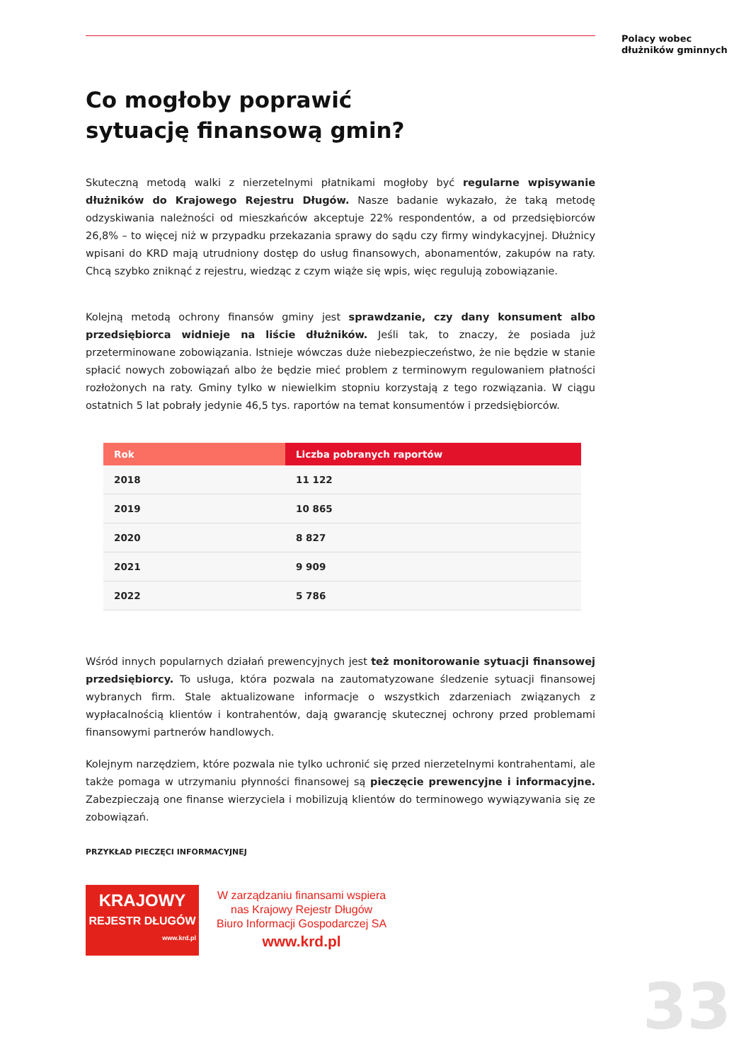Polacy wobec
dłużników gminnych
Co mogłoby poprawić
sytuację finansową gmin?
Skuteczną metodą walki z nierzetelnymi płatnikami mogłoby być regularne wpisywanie dłużników do Krajowego Rejestru Długów. Nasze badanie wykazało, że taką metodę odzyskiwania należności od mieszkańców akceptuje 22% respondentów, a od przedsiębiorców 26,8% – to więcej niż w przypadku przekazania sprawy do sądu czy firmy windykacyjnej. Dłużnicy wpisani do KRD mają utrudniony dostęp do usług finansowych, abonamentów, zakupów na raty. Chcą szybko zniknąć z rejestru, wiedząc z czym wiąże się wpis, więc regulują zobowiązanie.
Kolejną metodą ochrony finansów gminy jest sprawdzanie, czy dany konsument albo przedsiębiorca widnieje na liście dłużników. Jeśli tak, to znaczy, że posiada już przeterminowane zobowiązania. Istnieje wówczas duże niebezpieczeństwo, że nie będzie w stanie spłacić nowych zobowiązań albo że będzie mieć problem z terminowym regulowaniem płatności rozłożonych na raty. Gminy tylko w niewielkim stopniu korzystają z tego rozwiązania. W ciągu ostatnich 5 lat pobrały jedynie 46,5 tys. raportów na temat konsumentów i przedsiębiorców.
| Rok | Liczba pobranych raportów |
| --- | --- |
| 2018 | 11 122 |
| 2019 | 10 865 |
| 2020 | 8 827 |
| 2021 | 9 909 |
| 2022 | 5 786 |
Wśród innych popularnych działań prewencyjnych jest też monitorowanie sytuacji finansowej przedsiębiorcy. To usługa, która pozwala na zautomatyzowane śledzenie sytuacji finansowej wybranych firm. Stale aktualizowane informacje o wszystkich zdarzeniach związanych z wypłacalnością klientów i kontrahentów, dają gwarancję skutecznej ochrony przed problemami finansowymi partnerów handlowych.
Kolejnym narzędziem, które pozwala nie tylko uchronić się przed nierzetelnymi kontrahentami, ale także pomaga w utrzymaniu płynności finansowej są pieczęcie prewencyjne i informacyjne. Zabezpieczają one finanse wierzyciela i mobilizują klientów do terminowego wywiązywania się ze zobowiązań.
PRZYKŁAD PIECZĘCI INFORMACYJNEJ
KRAJOWY
REJESTR DŁUGÓW
www.krd.pl
W zarządzaniu finansami wspiera
nas Krajowy Rejestr Długów
Biuro Informacji Gospodarczej SA
www.krd.pl
33